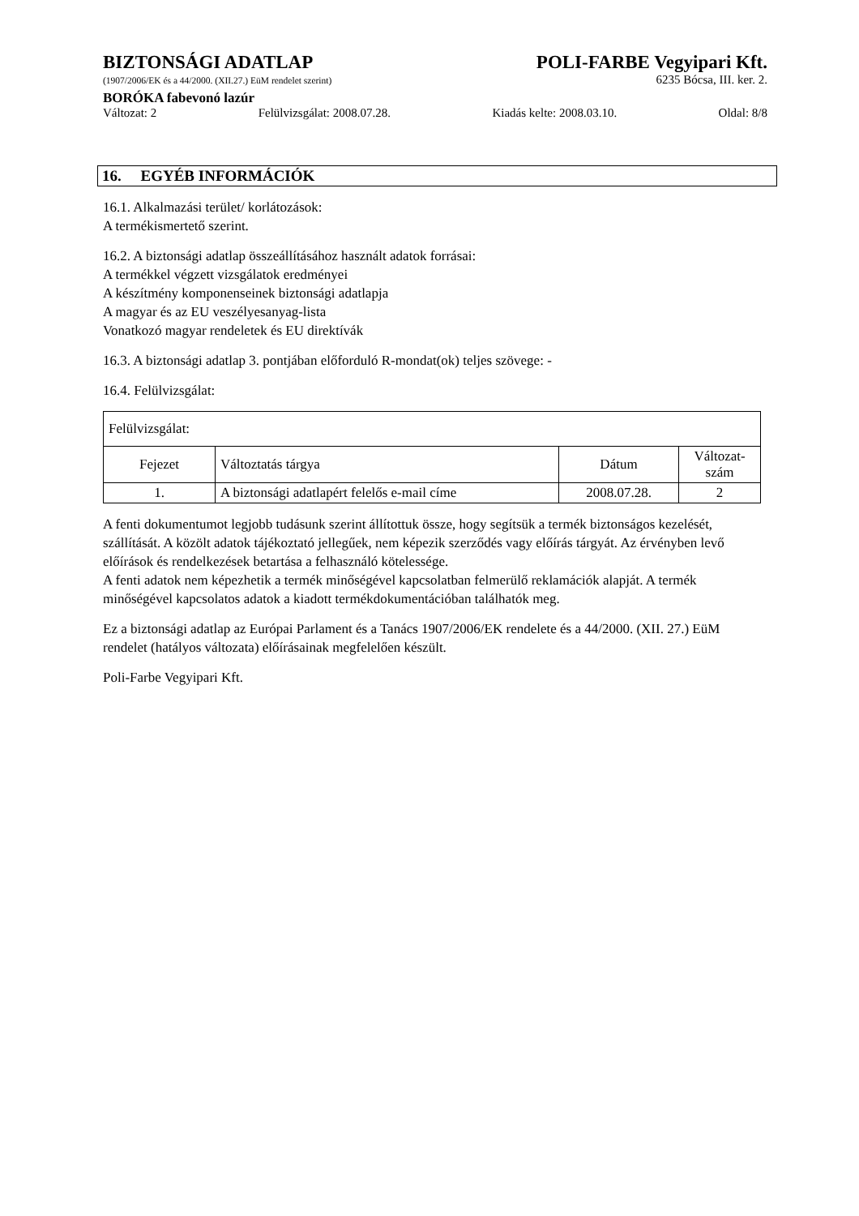BIZTONSÁGI ADATLAP POLI-FARBE Vegyipari Kft.
(1907/2006/EK és a 44/2000. (XII.27.) EüM rendelet szerint) 6235 Bócsa, III. ker. 2.
BORÓKA fabevonó lazúr
Változat: 2 Felülvizsgálat: 2008.07.28. Kiadás kelte: 2008.03.10. Oldal: 8/8
16. EGYÉB INFORMÁCIÓK
16.1. Alkalmazási terület/ korlátozások:
A termékismertető szerint.
16.2. A biztonsági adatlap összeállításához használt adatok forrásai:
A termékkel végzett vizsgálatok eredményei
A készítmény komponenseinek biztonsági adatlapja
A magyar és az EU veszélyesanyag-lista
Vonatkozó magyar rendeletek és EU direktívák
16.3. A biztonsági adatlap 3. pontjában előforduló R-mondat(ok) teljes szövege: -
16.4. Felülvizsgálat:
| Felülvizsgálat: | | | |
| Fejezet | Változtatás tárgya | Dátum | Változat- szám |
| 1. | A biztonsági adatlapért felelős e-mail címe | 2008.07.28. | 2 |
A fenti dokumentumot legjobb tudásunk szerint állítottuk össze, hogy segítsük a termék biztonságos kezelését, szállítását. A közölt adatok tájékoztató jellegűek, nem képezik szerződés vagy előírás tárgyát. Az érvényben levő előírások és rendelkezések betartása a felhasználó kötelessége.
A fenti adatok nem képezhetik a termék minőségével kapcsolatban felmerülő reklamációk alapját. A termék minőségével kapcsolatos adatok a kiadott termékdokumentációban találhatók meg.
Ez a biztonsági adatlap az Európai Parlament és a Tanács 1907/2006/EK rendelete és a 44/2000. (XII. 27.) EüM rendelet (hatályos változata) előírásainak megfelelően készült.
Poli-Farbe Vegyipari Kft.